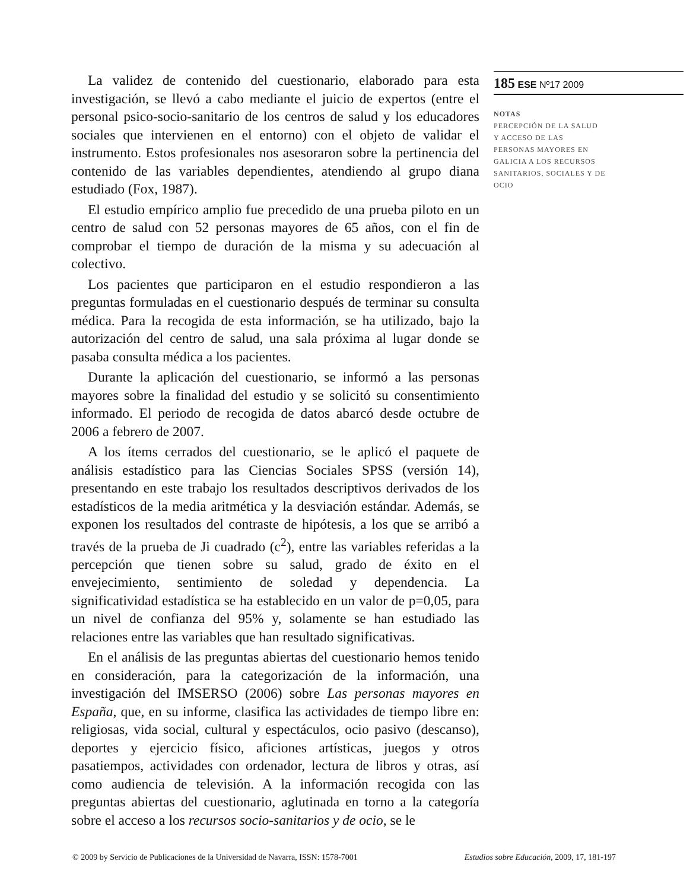La validez de contenido del cuestionario, elaborado para esta investigación, se llevó a cabo mediante el juicio de expertos (entre el personal psico-socio-sanitario de los centros de salud y los educadores sociales que intervienen en el entorno) con el objeto de validar el instrumento. Estos profesionales nos asesoraron sobre la pertinencia del contenido de las variables dependientes, atendiendo al grupo diana estudiado (Fox, 1987).
El estudio empírico amplio fue precedido de una prueba piloto en un centro de salud con 52 personas mayores de 65 años, con el fin de comprobar el tiempo de duración de la misma y su adecuación al colectivo.
Los pacientes que participaron en el estudio respondieron a las preguntas formuladas en el cuestionario después de terminar su consulta médica. Para la recogida de esta información, se ha utilizado, bajo la autorización del centro de salud, una sala próxima al lugar donde se pasaba consulta médica a los pacientes.
Durante la aplicación del cuestionario, se informó a las personas mayores sobre la finalidad del estudio y se solicitó su consentimiento informado. El periodo de recogida de datos abarcó desde octubre de 2006 a febrero de 2007.
A los ítems cerrados del cuestionario, se le aplicó el paquete de análisis estadístico para las Ciencias Sociales SPSS (versión 14), presentando en este trabajo los resultados descriptivos derivados de los estadísticos de la media aritmética y la desviación estándar. Además, se exponen los resultados del contraste de hipótesis, a los que se arribó a través de la prueba de Ji cuadrado (c<sup>2</sup>), entre las variables referidas a la percepción que tienen sobre su salud, grado de éxito en el envejecimiento, sentimiento de soledad y dependencia. La significatividad estadística se ha establecido en un valor de p=0,05, para un nivel de confianza del 95% y, solamente se han estudiado las relaciones entre las variables que han resultado significativas.
En el análisis de las preguntas abiertas del cuestionario hemos tenido en consideración, para la categorización de la información, una investigación del IMSERSO (2006) sobre Las personas mayores en España, que, en su informe, clasifica las actividades de tiempo libre en: religiosas, vida social, cultural y espectáculos, ocio pasivo (descanso), deportes y ejercicio físico, aficiones artísticas, juegos y otros pasatiempos, actividades con ordenador, lectura de libros y otras, así como audiencia de televisión. A la información recogida con las preguntas abiertas del cuestionario, aglutinada en torno a la categoría sobre el acceso a los recursos socio-sanitarios y de ocio, se le
185 ESE Nº17 2009
NOTAS
PERCEPCIÓN DE LA SALUD
Y ACCESO DE LAS
PERSONAS MAYORES EN
GALICIA A LOS RECURSOS
SANITARIOS, SOCIALES Y DE
OCIO
© 2009 by Servicio de Publicaciones de la Universidad de Navarra, ISSN: 1578-7001 Estudios sobre Educación, 2009, 17, 181-197